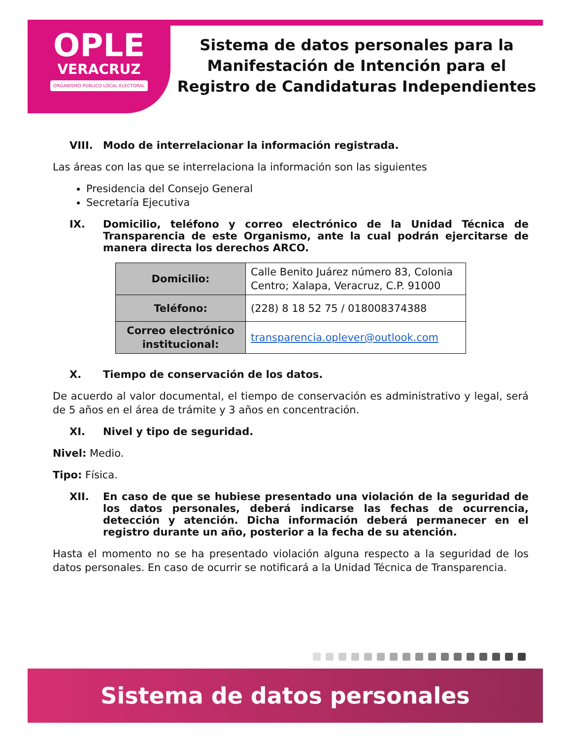OPLE
VERACRUZ
ORGANISMO PÚBLICO LOCAL ELECTORAL
Sistema de datos personales para la
Manifestación de Intención para el
Registro de Candidaturas Independientes
VIII. Modo de interrelacionar la información registrada.
Las áreas con las que se interrelaciona la información son las siguientes
Presidencia del Consejo General
Secretaría Ejecutiva
IX. Domicilio, teléfono y correo electrónico de la Unidad Técnica de Transparencia de este Organismo, ante la cual podrán ejercitarse de manera directa los derechos ARCO.
| Domicilio: | Calle Benito Juárez número 83, Colonia Centro; Xalapa, Veracruz, C.P. 91000 |
| Teléfono: | (228) 8 18 52 75 / 018008374388 |
| Correo electrónico institucional: | transparencia.oplever@outlook.com |
X. Tiempo de conservación de los datos.
De acuerdo al valor documental, el tiempo de conservación es administrativo y legal, será de 5 años en el área de trámite y 3 años en concentración.
XI. Nivel y tipo de seguridad.
Nivel: Medio.
Tipo: Física.
XII. En caso de que se hubiese presentado una violación de la seguridad de los datos personales, deberá indicarse las fechas de ocurrencia, detección y atención. Dicha información deberá permanecer en el registro durante un año, posterior a la fecha de su atención.
Hasta el momento no se ha presentado violación alguna respecto a la seguridad de los datos personales. En caso de ocurrir se notificará a la Unidad Técnica de Transparencia.
Sistema de datos personales